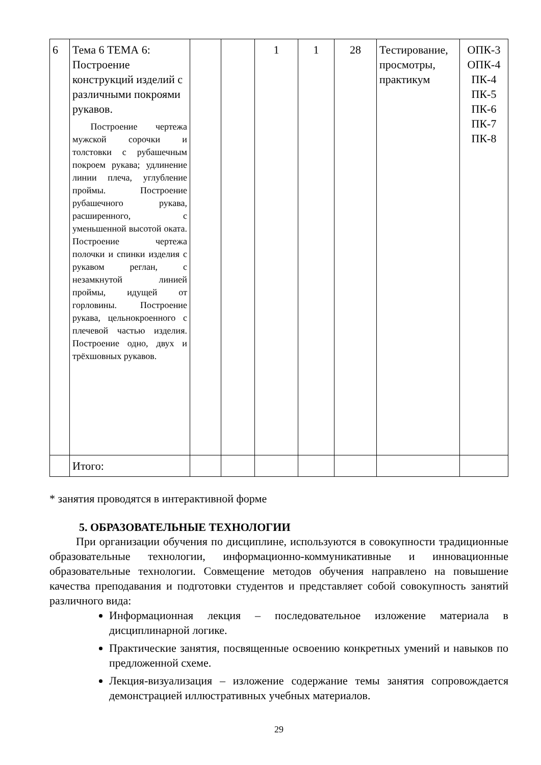| 6 | Тема 6 ТЕМА 6: Построение конструкций изделий с различными покроями рукавов. Построение чертежа мужской сорочки и толстовки с рубашечным покроем рукава; удлинение линии плеча, углубление проймы. Построение рубашечного рукава, расширенного, с уменьшенной высотой оката. Построение чертежа полочки и спинки изделия с рукавом реглан, с незамкнутой линией проймы, идущей от горловины. Построение рукава, цельнокроенного с плечевой частью изделия. Построение одно, двух и трёхшовных рукавов. | | | 1 | 1 | 28 | Тестирование, просмотры, практикум | ОПК-3 ОПК-4 ПК-4 ПК-5 ПК-6 ПК-7 ПК-8 |
| | Итого: | | | | | | | |
* занятия проводятся в интерактивной форме
5. ОБРАЗОВАТЕЛЬНЫЕ ТЕХНОЛОГИИ
При организации обучения по дисциплине, используются в совокупности традиционные образовательные технологии, информационно-коммуникативные и инновационные образовательные технологии. Совмещение методов обучения направлено на повышение качества преподавания и подготовки студентов и представляет собой совокупность занятий различного вида:
Информационная лекция – последовательное изложение материала в дисциплинарной логике.
Практические занятия, посвященные освоению конкретных умений и навыков по предложенной схеме.
Лекция-визуализация – изложение содержание темы занятия сопровождается демонстрацией иллюстративных учебных материалов.
29